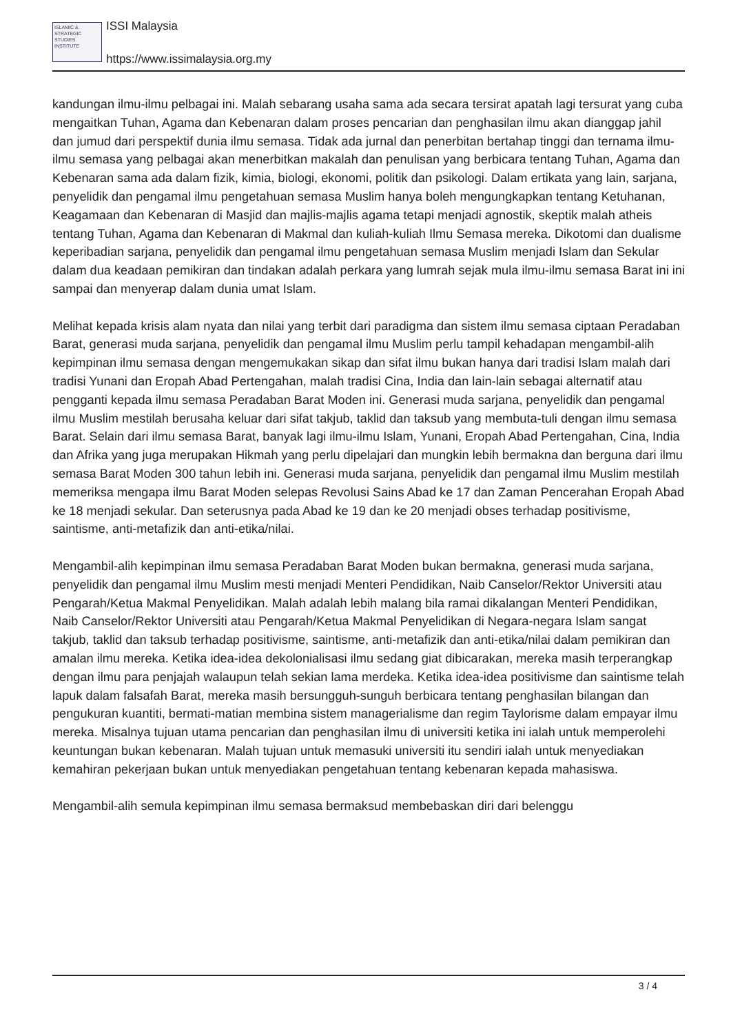ISLAMIC & STRATEGIC STUDIES INSTITUTE
ISSI Malaysia
https://www.issimalaysia.org.my
kandungan ilmu-ilmu pelbagai ini. Malah sebarang usaha sama ada secara tersirat apatah lagi tersurat yang cuba mengaitkan Tuhan, Agama dan Kebenaran dalam proses pencarian dan penghasilan ilmu akan dianggap jahil dan jumud dari perspektif dunia ilmu semasa. Tidak ada jurnal dan penerbitan bertahap tinggi dan ternama ilmu-ilmu semasa yang pelbagai akan menerbitkan makalah dan penulisan yang berbicara tentang Tuhan, Agama dan Kebenaran sama ada dalam fizik, kimia, biologi, ekonomi, politik dan psikologi. Dalam ertikata yang lain, sarjana, penyelidik dan pengamal ilmu pengetahuan semasa Muslim hanya boleh mengungkapkan tentang Ketuhanan, Keagamaan dan Kebenaran di Masjid dan majlis-majlis agama tetapi menjadi agnostik, skeptik malah atheis tentang Tuhan, Agama dan Kebenaran di Makmal dan kuliah-kuliah Ilmu Semasa mereka. Dikotomi dan dualisme keperibadian sarjana, penyelidik dan pengamal ilmu pengetahuan semasa Muslim menjadi Islam dan Sekular dalam dua keadaan pemikiran dan tindakan adalah perkara yang lumrah sejak mula ilmu-ilmu semasa Barat ini ini sampai dan menyerap dalam dunia umat Islam.
Melihat kepada krisis alam nyata dan nilai yang terbit dari paradigma dan sistem ilmu semasa ciptaan Peradaban Barat, generasi muda sarjana, penyelidik dan pengamal ilmu Muslim perlu tampil kehadapan mengambil-alih kepimpinan ilmu semasa dengan mengemukakan sikap dan sifat ilmu bukan hanya dari tradisi Islam malah dari tradisi Yunani dan Eropah Abad Pertengahan, malah tradisi Cina, India dan lain-lain sebagai alternatif atau pengganti kepada ilmu semasa Peradaban Barat Moden ini. Generasi muda sarjana, penyelidik dan pengamal ilmu Muslim mestilah berusaha keluar dari sifat takjub, taklid dan taksub yang membuta-tuli dengan ilmu semasa Barat. Selain dari ilmu semasa Barat, banyak lagi ilmu-ilmu Islam, Yunani, Eropah Abad Pertengahan, Cina, India dan Afrika yang juga merupakan Hikmah yang perlu dipelajari dan mungkin lebih bermakna dan berguna dari ilmu semasa Barat Moden 300 tahun lebih ini. Generasi muda sarjana, penyelidik dan pengamal ilmu Muslim mestilah memeriksa mengapa ilmu Barat Moden selepas Revolusi Sains Abad ke 17 dan Zaman Pencerahan Eropah Abad ke 18 menjadi sekular. Dan seterusnya pada Abad ke 19 dan ke 20 menjadi obses terhadap positivisme, saintisme, anti-metafizik dan anti-etika/nilai.
Mengambil-alih kepimpinan ilmu semasa Peradaban Barat Moden bukan bermakna, generasi muda sarjana, penyelidik dan pengamal ilmu Muslim mesti menjadi Menteri Pendidikan, Naib Canselor/Rektor Universiti atau Pengarah/Ketua Makmal Penyelidikan. Malah adalah lebih malang bila ramai dikalangan Menteri Pendidikan, Naib Canselor/Rektor Universiti atau Pengarah/Ketua Makmal Penyelidikan di Negara-negara Islam sangat takjub, taklid dan taksub terhadap positivisme, saintisme, anti-metafizik dan anti-etika/nilai dalam pemikiran dan amalan ilmu mereka. Ketika idea-idea dekolonialisasi ilmu sedang giat dibicarakan, mereka masih terperangkap dengan ilmu para penjajah walaupun telah sekian lama merdeka. Ketika idea-idea positivisme dan saintisme telah lapuk dalam falsafah Barat, mereka masih bersungguh-sunguh berbicara tentang penghasilan bilangan dan pengukuran kuantiti, bermati-matian membina sistem managerialisme dan regim Taylorisme dalam empayar ilmu mereka. Misalnya tujuan utama pencarian dan penghasilan ilmu di universiti ketika ini ialah untuk memperolehi keuntungan bukan kebenaran. Malah tujuan untuk memasuki universiti itu sendiri ialah untuk menyediakan kemahiran pekerjaan bukan untuk menyediakan pengetahuan tentang kebenaran kepada mahasiswa.
Mengambil-alih semula kepimpinan ilmu semasa bermaksud membebaskan diri dari belenggu
3 / 4